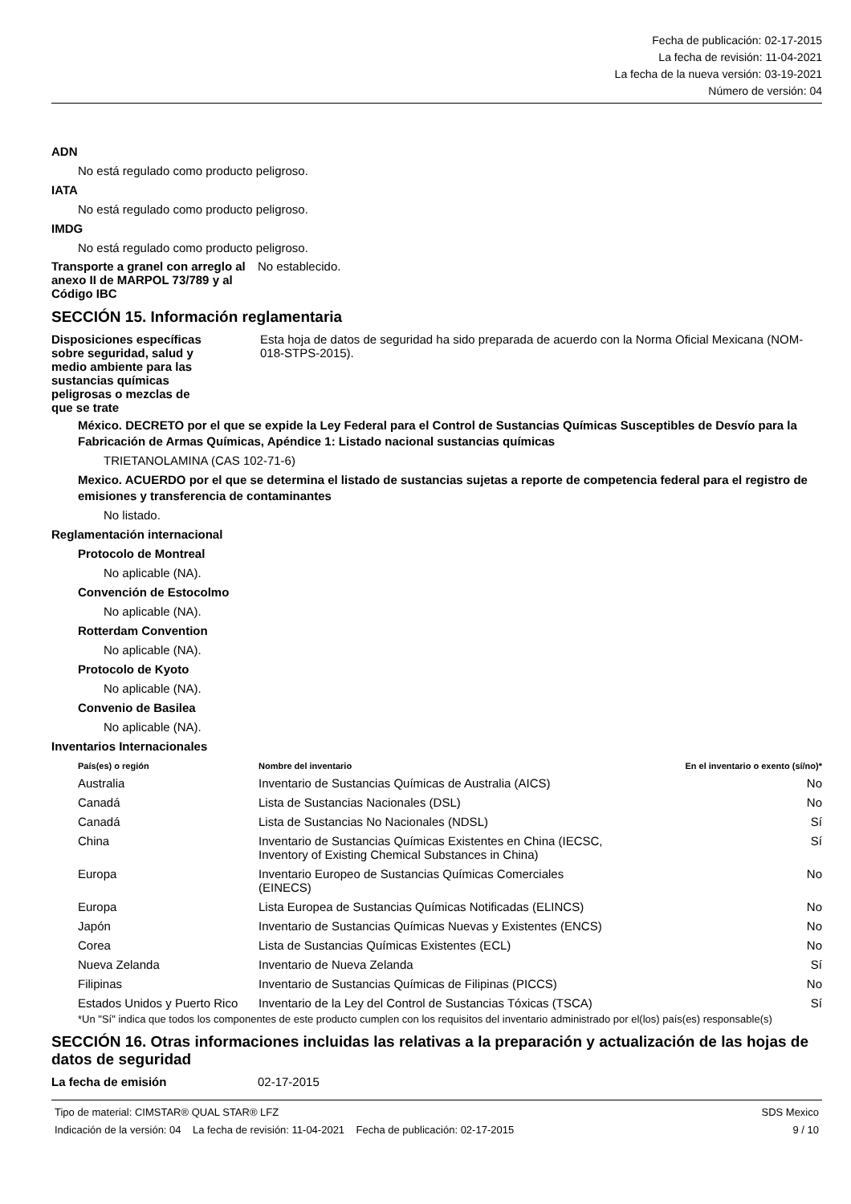Fecha de publicación: 02-17-2015
La fecha de revisión: 11-04-2021
La fecha de la nueva versión: 03-19-2021
Número de versión: 04
ADN
No está regulado como producto peligroso.
IATA
No está regulado como producto peligroso.
IMDG
No está regulado como producto peligroso.
Transporte a granel con arreglo al anexo II de MARPOL 73/789 y al Código IBC
No establecido.
SECCIÓN 15. Información reglamentaria
Disposiciones específicas sobre seguridad, salud y medio ambiente para las sustancias químicas peligrosas o mezclas de que se trate
Esta hoja de datos de seguridad ha sido preparada de acuerdo con la Norma Oficial Mexicana (NOM-018-STPS-2015).
México. DECRETO por el que se expide la Ley Federal para el Control de Sustancias Químicas Susceptibles de Desvío para la Fabricación de Armas Químicas, Apéndice 1: Listado nacional sustancias químicas
TRIETANOLAMINA (CAS 102-71-6)
Mexico. ACUERDO por el que se determina el listado de sustancias sujetas a reporte de competencia federal para el registro de emisiones y transferencia de contaminantes
No listado.
Reglamentación internacional
Protocolo de Montreal
No aplicable (NA).
Convención de Estocolmo
No aplicable (NA).
Rotterdam Convention
No aplicable (NA).
Protocolo de Kyoto
No aplicable (NA).
Convenio de Basilea
No aplicable (NA).
Inventarios Internacionales
| País(es) o región | Nombre del inventario | En el inventario o exento (sí/no)* |
| --- | --- | --- |
| Australia | Inventario de Sustancias Químicas de Australia (AICS) | No |
| Canadá | Lista de Sustancias Nacionales (DSL) | No |
| Canadá | Lista de Sustancias No Nacionales (NDSL) | Sí |
| China | Inventario de Sustancias Químicas Existentes en China (IECSC, Inventory of Existing Chemical Substances in China) | Sí |
| Europa | Inventario Europeo de Sustancias Químicas Comerciales (EINECS) | No |
| Europa | Lista Europea de Sustancias Químicas Notificadas (ELINCS) | No |
| Japón | Inventario de Sustancias Químicas Nuevas y Existentes (ENCS) | No |
| Corea | Lista de Sustancias Químicas Existentes (ECL) | No |
| Nueva Zelanda | Inventario de Nueva Zelanda | Sí |
| Filipinas | Inventario de Sustancias Químicas de Filipinas (PICCS) | No |
| Estados Unidos y Puerto Rico | Inventario de la Ley del Control de Sustancias Tóxicas (TSCA) | Sí |
*Un "Sí" indica que todos los componentes de este producto cumplen con los requisitos del inventario administrado por el(los) país(es) responsable(s)
SECCIÓN 16. Otras informaciones incluidas las relativas a la preparación y actualización de las hojas de datos de seguridad
La fecha de emisión 02-17-2015
Tipo de material: CIMSTAR® QUAL STAR® LFZ SDS Mexico
Indicación de la versión: 04 La fecha de revisión: 11-04-2021 Fecha de publicación: 02-17-2015 9 / 10